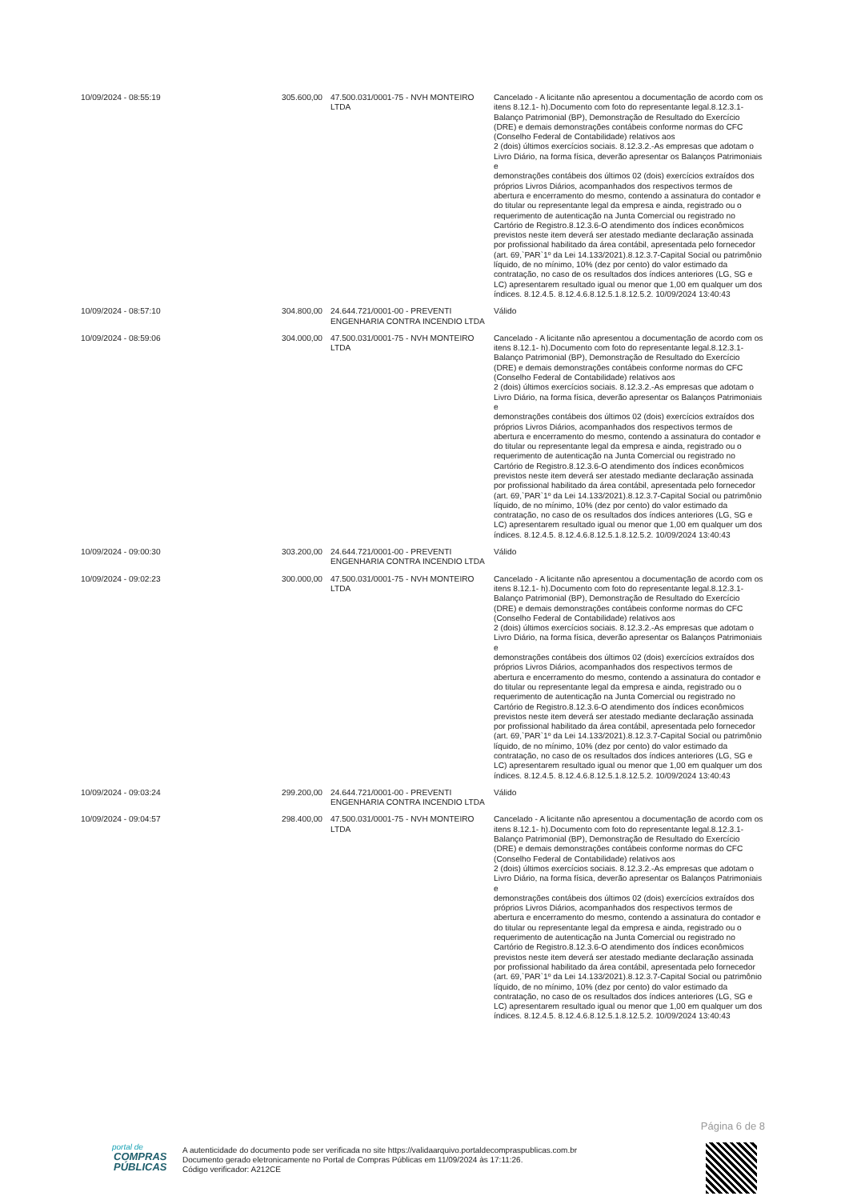| 10/09/2024 - 08:55:19 | 305.600,00 | 47.500.031/0001-75 - NVH MONTEIRO LTDA | Cancelado - A licitante não apresentou a documentação de acordo com os itens 8.12.1- h).Documento com foto do representante legal.8.12.3.1- Balanço Patrimonial (BP), Demonstração de Resultado do Exercício (DRE) e demais demonstrações contábeis conforme normas do CFC (Conselho Federal de Contabilidade) relativos aos 2 (dois) últimos exercícios sociais. 8.12.3.2.-As empresas que adotam o Livro Diário, na forma física, deverão apresentar os Balanços Patrimoniais e demonstrações contábeis dos últimos 02 (dois) exercícios extraídos dos próprios Livros Diários, acompanhados dos respectivos termos de abertura e encerramento do mesmo, contendo a assinatura do contador e do titular ou representante legal da empresa e ainda, registrado ou o requerimento de autenticação na Junta Comercial ou registrado no Cartório de Registro.8.12.3.6-O atendimento dos índices econômicos previstos neste item deverá ser atestado mediante declaração assinada por profissional habilitado da área contábil, apresentada pelo fornecedor (art. 69,`PAR`1º da Lei 14.133/2021).8.12.3.7-Capital Social ou patrimônio líquido, de no mínimo, 10% (dez por cento) do valor estimado da contratação, no caso de os resultados dos índices anteriores (LG, SG e LC) apresentarem resultado igual ou menor que 1,00 em qualquer um dos índices. 8.12.4.5. 8.12.4.6.8.12.5.1.8.12.5.2. 10/09/2024 13:40:43 |
| 10/09/2024 - 08:57:10 | 304.800,00 | 24.644.721/0001-00 - PREVENTI ENGENHARIA CONTRA INCENDIO LTDA | Válido |
| 10/09/2024 - 08:59:06 | 304.000,00 | 47.500.031/0001-75 - NVH MONTEIRO LTDA | Cancelado - A licitante não apresentou a documentação de acordo com os itens 8.12.1- h).Documento com foto do representante legal.8.12.3.1- Balanço Patrimonial (BP), Demonstração de Resultado do Exercício (DRE) e demais demonstrações contábeis conforme normas do CFC (Conselho Federal de Contabilidade) relativos aos 2 (dois) últimos exercícios sociais. 8.12.3.2.-As empresas que adotam o Livro Diário, na forma física, deverão apresentar os Balanços Patrimoniais e demonstrações contábeis dos últimos 02 (dois) exercícios extraídos dos próprios Livros Diários, acompanhados dos respectivos termos de abertura e encerramento do mesmo, contendo a assinatura do contador e do titular ou representante legal da empresa e ainda, registrado ou o requerimento de autenticação na Junta Comercial ou registrado no Cartório de Registro.8.12.3.6-O atendimento dos índices econômicos previstos neste item deverá ser atestado mediante declaração assinada por profissional habilitado da área contábil, apresentada pelo fornecedor (art. 69,`PAR`1º da Lei 14.133/2021).8.12.3.7-Capital Social ou patrimônio líquido, de no mínimo, 10% (dez por cento) do valor estimado da contratação, no caso de os resultados dos índices anteriores (LG, SG e LC) apresentarem resultado igual ou menor que 1,00 em qualquer um dos índices. 8.12.4.5. 8.12.4.6.8.12.5.1.8.12.5.2. 10/09/2024 13:40:43 |
| 10/09/2024 - 09:00:30 | 303.200,00 | 24.644.721/0001-00 - PREVENTI ENGENHARIA CONTRA INCENDIO LTDA | Válido |
| 10/09/2024 - 09:02:23 | 300.000,00 | 47.500.031/0001-75 - NVH MONTEIRO LTDA | Cancelado - A licitante não apresentou a documentação de acordo com os itens 8.12.1- h).Documento com foto do representante legal.8.12.3.1- Balanço Patrimonial (BP), Demonstração de Resultado do Exercício (DRE) e demais demonstrações contábeis conforme normas do CFC (Conselho Federal de Contabilidade) relativos aos 2 (dois) últimos exercícios sociais. 8.12.3.2.-As empresas que adotam o Livro Diário, na forma física, deverão apresentar os Balanços Patrimoniais e demonstrações contábeis dos últimos 02 (dois) exercícios extraídos dos próprios Livros Diários, acompanhados dos respectivos termos de abertura e encerramento do mesmo, contendo a assinatura do contador e do titular ou representante legal da empresa e ainda, registrado ou o requerimento de autenticação na Junta Comercial ou registrado no Cartório de Registro.8.12.3.6-O atendimento dos índices econômicos previstos neste item deverá ser atestado mediante declaração assinada por profissional habilitado da área contábil, apresentada pelo fornecedor (art. 69,`PAR`1º da Lei 14.133/2021).8.12.3.7-Capital Social ou patrimônio líquido, de no mínimo, 10% (dez por cento) do valor estimado da contratação, no caso de os resultados dos índices anteriores (LG, SG e LC) apresentarem resultado igual ou menor que 1,00 em qualquer um dos índices. 8.12.4.5. 8.12.4.6.8.12.5.1.8.12.5.2. 10/09/2024 13:40:43 |
| 10/09/2024 - 09:03:24 | 299.200,00 | 24.644.721/0001-00 - PREVENTI ENGENHARIA CONTRA INCENDIO LTDA | Válido |
| 10/09/2024 - 09:04:57 | 298.400,00 | 47.500.031/0001-75 - NVH MONTEIRO LTDA | Cancelado - A licitante não apresentou a documentação de acordo com os itens 8.12.1- h).Documento com foto do representante legal.8.12.3.1- Balanço Patrimonial (BP), Demonstração de Resultado do Exercício (DRE) e demais demonstrações contábeis conforme normas do CFC (Conselho Federal de Contabilidade) relativos aos 2 (dois) últimos exercícios sociais. 8.12.3.2.-As empresas que adotam o Livro Diário, na forma física, deverão apresentar os Balanços Patrimoniais e demonstrações contábeis dos últimos 02 (dois) exercícios extraídos dos próprios Livros Diários, acompanhados dos respectivos termos de abertura e encerramento do mesmo, contendo a assinatura do contador e do titular ou representante legal da empresa e ainda, registrado ou o requerimento de autenticação na Junta Comercial ou registrado no Cartório de Registro.8.12.3.6-O atendimento dos índices econômicos previstos neste item deverá ser atestado mediante declaração assinada por profissional habilitado da área contábil, apresentada pelo fornecedor (art. 69,`PAR`1º da Lei 14.133/2021).8.12.3.7-Capital Social ou patrimônio líquido, de no mínimo, 10% (dez por cento) do valor estimado da contratação, no caso de os resultados dos índices anteriores (LG, SG e LC) apresentarem resultado igual ou menor que 1,00 em qualquer um dos índices. 8.12.4.5. 8.12.4.6.8.12.5.1.8.12.5.2. 10/09/2024 13:40:43 |
Página 6 de 8
portal de
COMPRAS
PÚBLICAS
A autenticidade do documento pode ser verificada no site https://validaarquivo.portaldecompraspublicas.com.br
Documento gerado eletronicamente no Portal de Compras Públicas em 11/09/2024 às 17:11:26.
Código verificador: A212CE